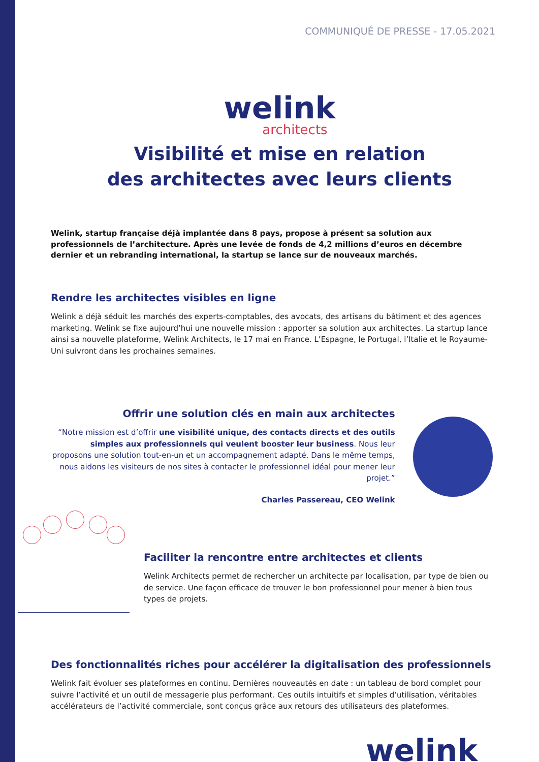COMMUNIQUÉ DE PRESSE - 17.05.2021
welink
architects
Visibilité et mise en relation
des architectes avec leurs clients
Welink, startup française déjà implantée dans 8 pays, propose à présent sa solution aux professionnels de l’architecture. Après une levée de fonds de 4,2 millions d’euros en décembre dernier et un rebranding international, la startup se lance sur de nouveaux marchés.
Rendre les architectes visibles en ligne
Welink a déjà séduit les marchés des experts-comptables, des avocats, des artisans du bâtiment et des agences marketing. Welink se fixe aujourd’hui une nouvelle mission : apporter sa solution aux architectes. La startup lance ainsi sa nouvelle plateforme, Welink Architects, le 17 mai en France. L’Espagne, le Portugal, l’Italie et le Royaume-Uni suivront dans les prochaines semaines.
Offrir une solution clés en main aux architectes
“Notre mission est d’offrir une visibilité unique, des contacts directs et des outils simples aux professionnels qui veulent booster leur business. Nous leur proposons une solution tout-en-un et un accompagnement adapté. Dans le même temps, nous aidons les visiteurs de nos sites à contacter le professionnel idéal pour mener leur projet.”
Charles Passereau, CEO Welink
Faciliter la rencontre entre architectes et clients
Welink Architects permet de rechercher un architecte par localisation, par type de bien ou de service. Une façon efficace de trouver le bon professionnel pour mener à bien tous types de projets.
Des fonctionnalités riches pour accélérer la digitalisation des professionnels
Welink fait évoluer ses plateformes en continu. Dernières nouveautés en date : un tableau de bord complet pour suivre l’activité et un outil de messagerie plus performant. Ces outils intuitifs et simples d’utilisation, véritables accélérateurs de l’activité commerciale, sont conçus grâce aux retours des utilisateurs des plateformes.
welink